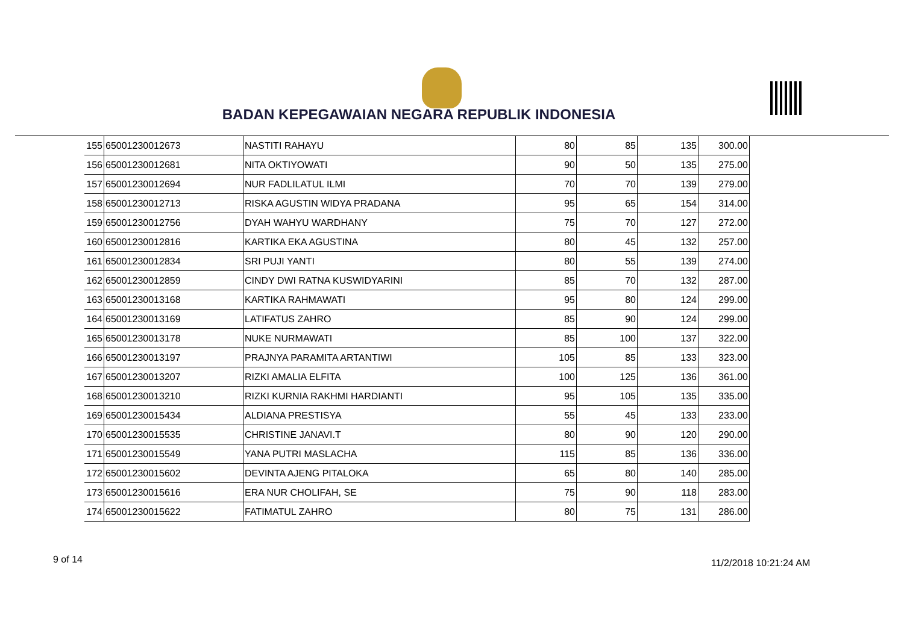BADAN KEPEGAWAIAN NEGARA REPUBLIK INDONESIA
| 155 | 65001230012673 | NASTITI RAHAYU | 80 | 85 | 135 | 300.00 |
| 156 | 65001230012681 | NITA OKTIYOWATI | 90 | 50 | 135 | 275.00 |
| 157 | 65001230012694 | NUR FADLILATUL ILMI | 70 | 70 | 139 | 279.00 |
| 158 | 65001230012713 | RISKA AGUSTIN WIDYA PRADANA | 95 | 65 | 154 | 314.00 |
| 159 | 65001230012756 | DYAH WAHYU WARDHANY | 75 | 70 | 127 | 272.00 |
| 160 | 65001230012816 | KARTIKA EKA AGUSTINA | 80 | 45 | 132 | 257.00 |
| 161 | 65001230012834 | SRI PUJI YANTI | 80 | 55 | 139 | 274.00 |
| 162 | 65001230012859 | CINDY DWI RATNA KUSWIDYARINI | 85 | 70 | 132 | 287.00 |
| 163 | 65001230013168 | KARTIKA RAHMAWATI | 95 | 80 | 124 | 299.00 |
| 164 | 65001230013169 | LATIFATUS ZAHRO | 85 | 90 | 124 | 299.00 |
| 165 | 65001230013178 | NUKE NURMAWATI | 85 | 100 | 137 | 322.00 |
| 166 | 65001230013197 | PRAJNYA PARAMITA ARTANTIWI | 105 | 85 | 133 | 323.00 |
| 167 | 65001230013207 | RIZKI AMALIA ELFITA | 100 | 125 | 136 | 361.00 |
| 168 | 65001230013210 | RIZKI KURNIA RAKHMI HARDIANTI | 95 | 105 | 135 | 335.00 |
| 169 | 65001230015434 | ALDIANA PRESTISYA | 55 | 45 | 133 | 233.00 |
| 170 | 65001230015535 | CHRISTINE JANAVI.T | 80 | 90 | 120 | 290.00 |
| 171 | 65001230015549 | YANA PUTRI MASLACHA | 115 | 85 | 136 | 336.00 |
| 172 | 65001230015602 | DEVINTA AJENG PITALOKA | 65 | 80 | 140 | 285.00 |
| 173 | 65001230015616 | ERA NUR CHOLIFAH, SE | 75 | 90 | 118 | 283.00 |
| 174 | 65001230015622 | FATIMATUL ZAHRO | 80 | 75 | 131 | 286.00 |
9 of 14 11/2/2018 10:21:24 AM